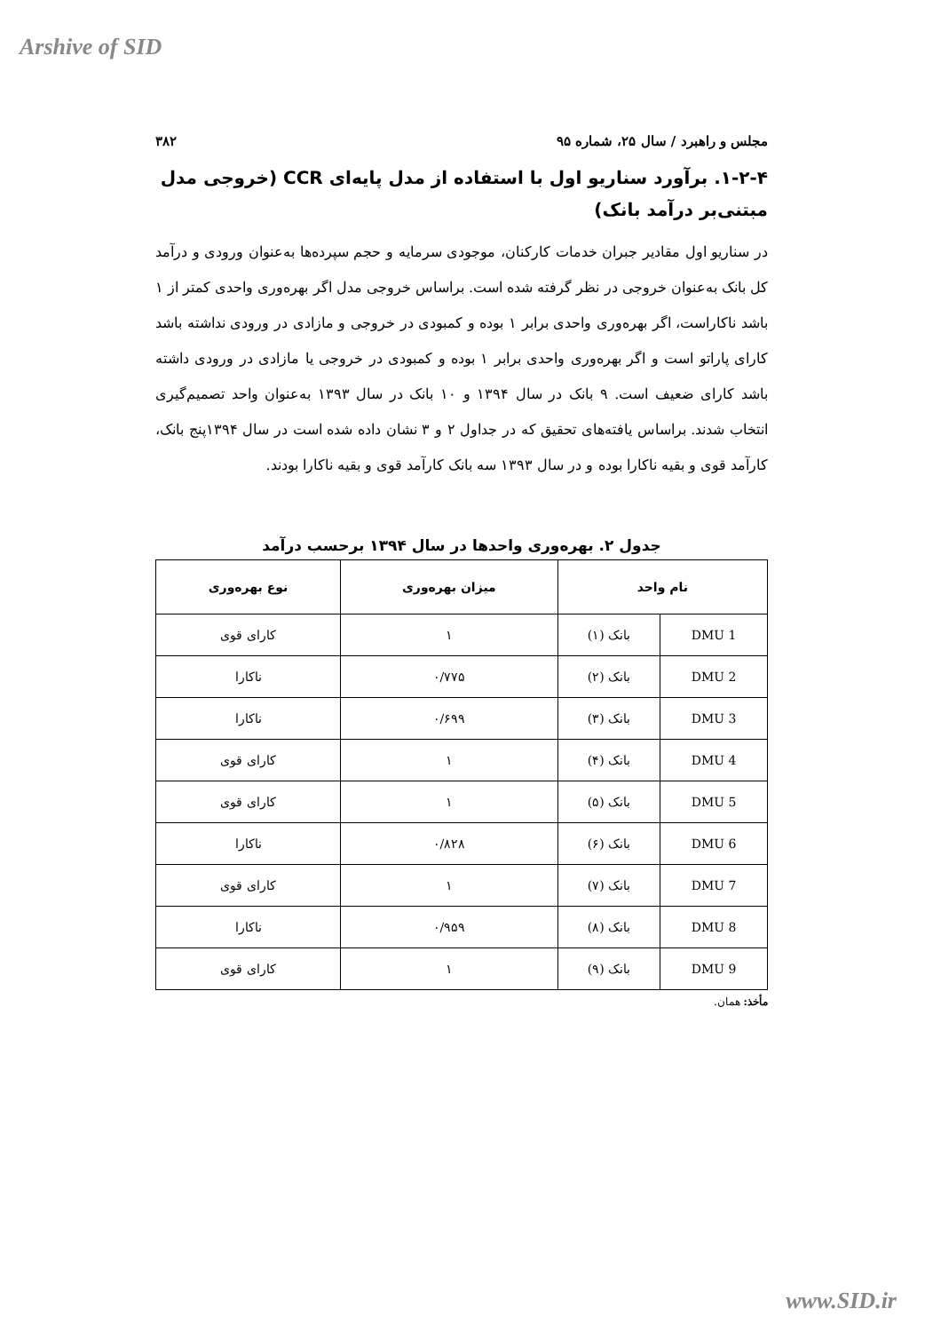Arshive of SID
مجلس و راهبرد / سال ۲۵، شماره ۹۵ ۳۸۲
۱-۲-۴. برآورد سناریو اول با استفاده از مدل پایه‌ای CCR (خروجی مدل مبتنی‌بر درآمد بانک)
در سناریو اول مقادیر جبران خدمات کارکنان، موجودی سرمایه و حجم سپرده‌ها به‌عنوان ورودی و درآمد کل بانک به‌عنوان خروجی در نظر گرفته شده است. براساس خروجی مدل اگر بهره‌وری واحدی کمتر از ۱ باشد ناکاراست، اگر بهره‌وری واحدی برابر ۱ بوده و کمبودی در خروجی و مازادی در ورودی نداشته باشد کارای پاراتو است و اگر بهره‌وری واحدی برابر ۱ بوده و کمبودی در خروجی یا مازادی در ورودی داشته باشد کارای ضعیف است. ۹ بانک در سال ۱۳۹۴ و ۱۰ بانک در سال ۱۳۹۳ به‌عنوان واحد تصمیم‌گیری انتخاب شدند. براساس یافته‌های تحقیق که در جداول ۲ و ۳ نشان داده شده است در سال ۱۳۹۴پنج بانک، کارآمد قوی و بقیه ناکارا بوده و در سال ۱۳۹۳ سه بانک کارآمد قوی و بقیه ناکارا بودند.
جدول ۲. بهره‌وری واحدها در سال ۱۳۹۴ برحسب درآمد
| نام واحد | | میزان بهره‌وری | نوع بهره‌وری |
| --- | --- | --- | --- |
| DMU 1 | بانک (۱) | ۱ | کارای قوی |
| DMU 2 | بانک (۲) | ۰/۷۷۵ | ناکارا |
| DMU 3 | بانک (۳) | ۰/۶۹۹ | ناکارا |
| DMU 4 | بانک (۴) | ۱ | کارای قوی |
| DMU 5 | بانک (۵) | ۱ | کارای قوی |
| DMU 6 | بانک (۶) | ۰/۸۲۸ | ناکارا |
| DMU 7 | بانک (۷) | ۱ | کارای قوی |
| DMU 8 | بانک (۸) | ۰/۹۵۹ | ناکارا |
| DMU 9 | بانک (۹) | ۱ | کارای قوی |
مأخذ: همان.
www.SID.ir